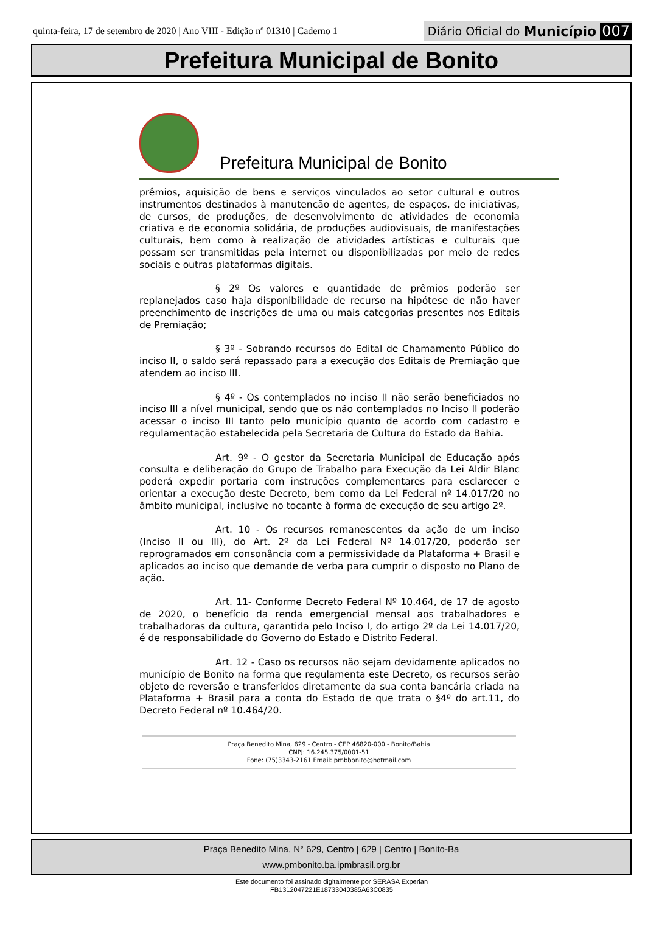quinta-feira, 17 de setembro de 2020 | Ano VIII - Edição nº 01310 | Caderno 1
Diário Oficial do Município 007
Prefeitura Municipal de Bonito
Prefeitura Municipal de Bonito
prêmios, aquisição de bens e serviços vinculados ao setor cultural e outros instrumentos destinados à manutenção de agentes, de espaços, de iniciativas, de cursos, de produções, de desenvolvimento de atividades de economia criativa e de economia solidária, de produções audiovisuais, de manifestações culturais, bem como à realização de atividades artísticas e culturais que possam ser transmitidas pela internet ou disponibilizadas por meio de redes sociais e outras plataformas digitais.
§ 2º Os valores e quantidade de prêmios poderão ser replanejados caso haja disponibilidade de recurso na hipótese de não haver preenchimento de inscrições de uma ou mais categorias presentes nos Editais de Premiação;
§ 3º - Sobrando recursos do Edital de Chamamento Público do inciso II, o saldo será repassado para a execução dos Editais de Premiação que atendem ao inciso III.
§ 4º - Os contemplados no inciso II não serão beneficiados no inciso III a nível municipal, sendo que os não contemplados no Inciso II poderão acessar o inciso III tanto pelo município quanto de acordo com cadastro e regulamentação estabelecida pela Secretaria de Cultura do Estado da Bahia.
Art. 9º - O gestor da Secretaria Municipal de Educação após consulta e deliberação do Grupo de Trabalho para Execução da Lei Aldir Blanc poderá expedir portaria com instruções complementares para esclarecer e orientar a execução deste Decreto, bem como da Lei Federal nº 14.017/20 no âmbito municipal, inclusive no tocante à forma de execução de seu artigo 2º.
Art. 10 - Os recursos remanescentes da ação de um inciso (Inciso II ou III), do Art. 2º da Lei Federal Nº 14.017/20, poderão ser reprogramados em consonância com a permissividade da Plataforma + Brasil e aplicados ao inciso que demande de verba para cumprir o disposto no Plano de ação.
Art. 11- Conforme Decreto Federal Nº 10.464, de 17 de agosto de 2020, o benefício da renda emergencial mensal aos trabalhadores e trabalhadoras da cultura, garantida pelo Inciso I, do artigo 2º da Lei 14.017/20, é de responsabilidade do Governo do Estado e Distrito Federal.
Art. 12 - Caso os recursos não sejam devidamente aplicados no município de Bonito na forma que regulamenta este Decreto, os recursos serão objeto de reversão e transferidos diretamente da sua conta bancária criada na Plataforma + Brasil para a conta do Estado de que trata o §4º do art.11, do Decreto Federal nº 10.464/20.
Praça Benedito Mina, 629 - Centro - CEP 46820-000 - Bonito/Bahia
CNPJ: 16.245.375/0001-51
Fone: (75)3343-2161 Email: pmbbonito@hotmail.com
Praça Benedito Mina, N° 629, Centro | 629 | Centro | Bonito-Ba
www.pmbonito.ba.ipmbrasil.org.br
Este documento foi assinado digitalmente por SERASA Experian
FB1312047221E18733040385A63C0835